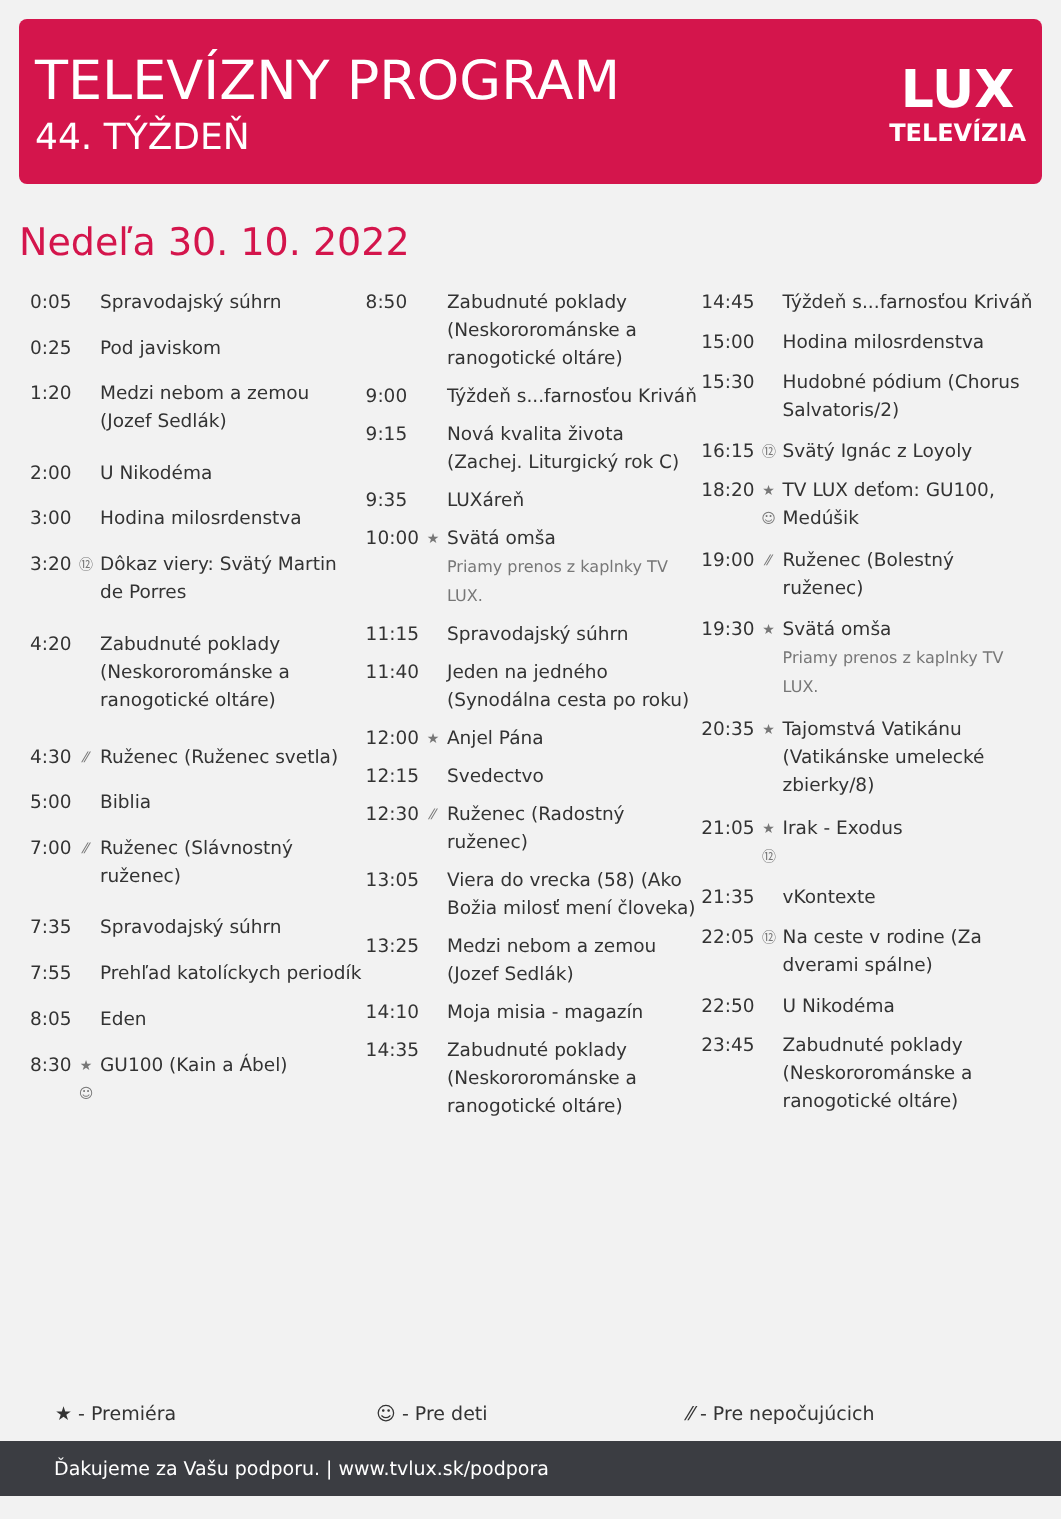TELEVÍZNY PROGRAM
44. TÝŽDEŇ
LUX
TELEVÍZIA
Nedeľa 30. 10. 2022
| 0:05 | | Spravodajský súhrn |
| 0:25 | | Pod javiskom |
| 1:20 | | Medzi nebom a zemou (Jozef Sedlák) |
| 2:00 | | U Nikodéma |
| 3:00 | | Hodina milosrdenstva |
| 3:20 | ⑫ | Dôkaz viery: Svätý Martin de Porres |
| 4:20 | | Zabudnuté poklady (Neskororománske a ranogotické oltáre) |
| 4:30 | ⁄⁄ | Ruženec (Ruženec svetla) |
| 5:00 | | Biblia |
| 7:00 | ⁄⁄ | Ruženec (Slávnostný ruženec) |
| 7:35 | | Spravodajský súhrn |
| 7:55 | | Prehľad katolíckych periodík |
| 8:05 | | Eden |
| 8:30 | ★ ☺ | GU100 (Kain a Ábel) |
| 8:50 | | Zabudnuté poklady (Neskororománske a ranogotické oltáre) |
| 9:00 | | Týždeň s...farnosťou Kriváň |
| 9:15 | | Nová kvalita života (Zachej. Liturgický rok C) |
| 9:35 | | LUXáreň |
| 10:00 | ★ | Svätá omša Priamy prenos z kaplnky TV LUX. |
| 11:15 | | Spravodajský súhrn |
| 11:40 | | Jeden na jedného (Synodálna cesta po roku) |
| 12:00 | ★ | Anjel Pána |
| 12:15 | | Svedectvo |
| 12:30 | ⁄⁄ | Ruženec (Radostný ruženec) |
| 13:05 | | Viera do vrecka (58) (Ako Božia milosť mení človeka) |
| 13:25 | | Medzi nebom a zemou (Jozef Sedlák) |
| 14:10 | | Moja misia - magazín |
| 14:35 | | Zabudnuté poklady (Neskororománske a ranogotické oltáre) |
| 14:45 | | Týždeň s...farnosťou Kriváň |
| 15:00 | | Hodina milosrdenstva |
| 15:30 | | Hudobné pódium (Chorus Salvatoris/2) |
| 16:15 | ⑫ | Svätý Ignác z Loyoly |
| 18:20 | ★ ☺ | TV LUX deťom: GU100, Medúšik |
| 19:00 | ⁄⁄ | Ruženec (Bolestný ruženec) |
| 19:30 | ★ | Svätá omša Priamy prenos z kaplnky TV LUX. |
| 20:35 | ★ | Tajomstvá Vatikánu (Vatikánske umelecké zbierky/8) |
| 21:05 | ★ ⑫ | Irak - Exodus |
| 21:35 | | vKontexte |
| 22:05 | ⑫ | Na ceste v rodine (Za dverami spálne) |
| 22:50 | | U Nikodéma |
| 23:45 | | Zabudnuté poklady (Neskororománske a ranogotické oltáre) |
★ - Premiéra ☺ - Pre deti ⁄⁄ - Pre nepočujúcich
Ďakujeme za Vašu podporu. | www.tvlux.sk/podpora